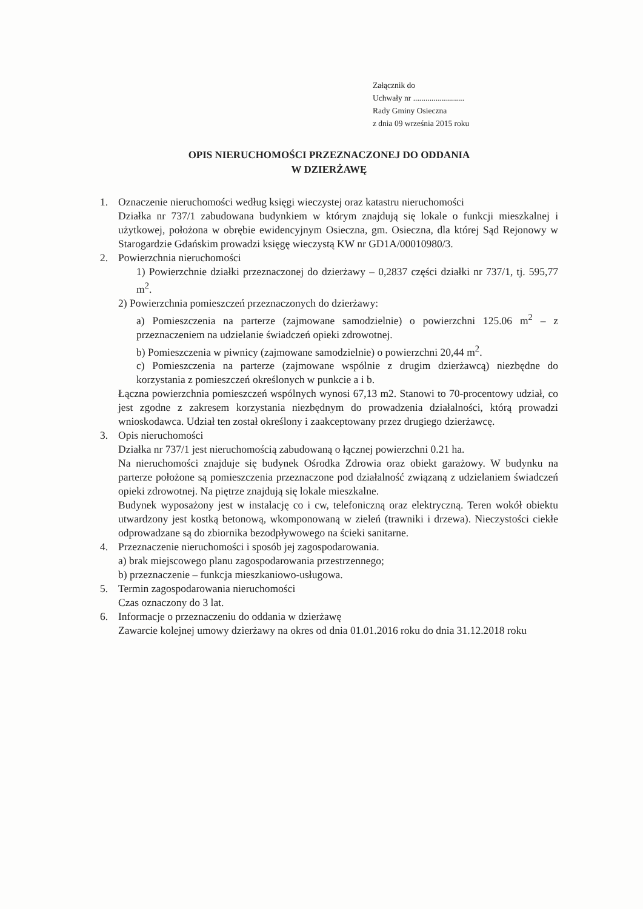Załącznik do
Uchwały nr .........................
Rady Gminy Osieczna
z dnia 09 września 2015 roku
OPIS NIERUCHOMOŚCI PRZEZNACZONEJ DO ODDANIA
W DZIERŻAWĘ
1. Oznaczenie nieruchomości według księgi wieczystej oraz katastru nieruchomości
Działka nr 737/1 zabudowana budynkiem w którym znajdują się lokale o funkcji mieszkalnej i użytkowej, położona w obrębie ewidencyjnym Osieczna, gm. Osieczna, dla której Sąd Rejonowy w Starogardzie Gdańskim prowadzi księgę wieczystą KW nr GD1A/00010980/3.
2. Powierzchnia nieruchomości
1) Powierzchnie działki przeznaczonej do dzierżawy – 0,2837 części działki nr 737/1, tj. 595,77 m<sup>2</sup>.
2) Powierzchnia pomieszczeń przeznaczonych do dzierżawy:
a) Pomieszczenia na parterze (zajmowane samodzielnie) o powierzchni 125.06 m<sup>2</sup> – z przeznaczeniem na udzielanie świadczeń opieki zdrowotnej.
b) Pomieszczenia w piwnicy (zajmowane samodzielnie) o powierzchni 20,44 m<sup>2</sup>.
c) Pomieszczenia na parterze (zajmowane wspólnie z drugim dzierżawcą) niezbędne do korzystania z pomieszczeń określonych w punkcie a i b.
Łączna powierzchnia pomieszczeń wspólnych wynosi 67,13 m2. Stanowi to 70-procentowy udział, co jest zgodne z zakresem korzystania niezbędnym do prowadzenia działalności, którą prowadzi wnioskodawca. Udział ten został określony i zaakceptowany przez drugiego dzierżawcę.
3. Opis nieruchomości
Działka nr 737/1 jest nieruchomością zabudowaną o łącznej powierzchni 0.21 ha.
Na nieruchomości znajduje się budynek Ośrodka Zdrowia oraz obiekt garażowy. W budynku na parterze położone są pomieszczenia przeznaczone pod działalność związaną z udzielaniem świadczeń opieki zdrowotnej. Na piętrze znajdują się lokale mieszkalne.
Budynek wyposażony jest w instalację co i cw, telefoniczną oraz elektryczną. Teren wokół obiektu utwardzony jest kostką betonową, wkomponowaną w zieleń (trawniki i drzewa). Nieczystości ciekłe odprowadzane są do zbiornika bezodpływowego na ścieki sanitarne.
4. Przeznaczenie nieruchomości i sposób jej zagospodarowania.
a) brak miejscowego planu zagospodarowania przestrzennego;
b) przeznaczenie – funkcja mieszkaniowo-usługowa.
5. Termin zagospodarowania nieruchomości
Czas oznaczony do 3 lat.
6. Informacje o przeznaczeniu do oddania w dzierżawę
Zawarcie kolejnej umowy dzierżawy na okres od dnia 01.01.2016 roku do dnia 31.12.2018 roku